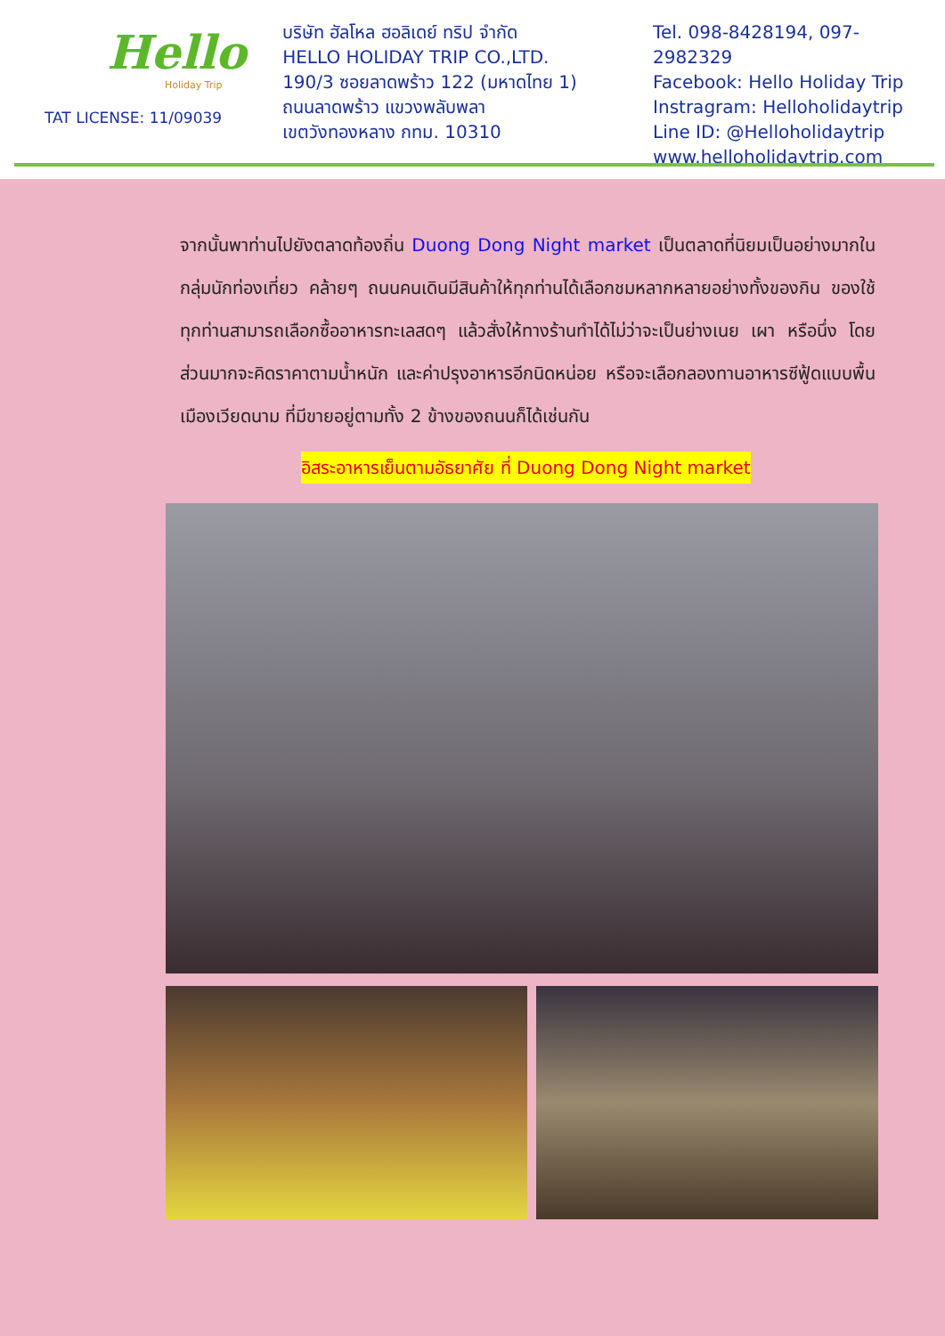Hello
Holiday Trip
TAT LICENSE: 11/09039
บริษัท ฮัลโหล ฮอลิเดย์ ทริป จำกัด
HELLO HOLIDAY TRIP CO.,LTD.
190/3 ซอยลาดพร้าว 122 (มหาดไทย 1)
ถนนลาดพร้าว แขวงพลับพลา
เขตวังทองหลาง กทม. 10310
Tel. 098-8428194, 097-2982329
Facebook: Hello Holiday Trip
Instragram: Helloholidaytrip
Line ID: @Helloholidaytrip
www.helloholidaytrip.com
จากนั้นพาท่านไปยังตลาดท้องถิ่น Duong Dong Night market เป็นตลาดที่นิยมเป็นอย่างมากในกลุ่มนักท่องเที่ยว คล้ายๆ ถนนคนเดินมีสินค้าให้ทุกท่านได้เลือกชมหลากหลายอย่างทั้งของกิน ของใช้ ทุกท่านสามารถเลือกซื้ออาหารทะเลสดๆ แล้วสั่งให้ทางร้านทำได้ไม่ว่าจะเป็นย่างเนย เผา หรือนึ่ง โดยส่วนมากจะคิดราคาตามน้ำหนัก และค่าปรุงอาหารอีกนิดหน่อย หรือจะเลือกลองทานอาหารซีฟู้ดแบบพื้นเมืองเวียดนาม ที่มีขายอยู่ตามทั้ง 2 ข้างของถนนก็ได้เช่นกัน
อิสระอาหารเย็นตามอัธยาศัย ที่ Duong Dong Night market